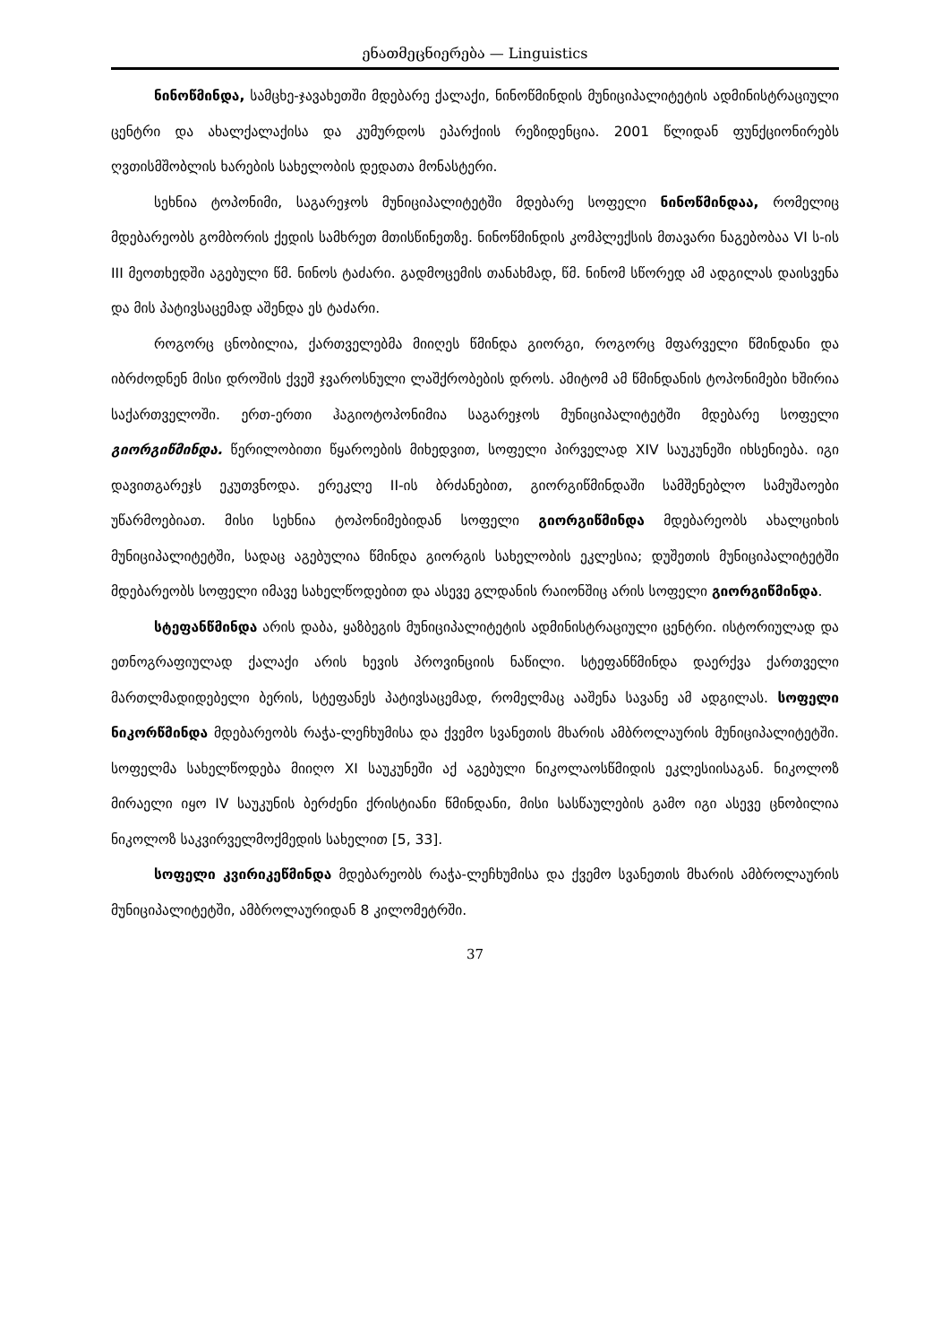ენათმეცნიერება — Linguistics
ნინოწმინდა, სამცხე-ჯავახეთში მდებარე ქალაქი, ნინოწმინდის მუნიციპალიტეტის ადმინისტრაციული ცენტრი და ახალქალაქისა და კუმურდოს ეპარქიის რეზიდენცია. 2001 წლიდან ფუნქციონირებს ღვთისმშობლის ხარების სახელობის დედათა მონასტერი.
სეხნია ტოპონიმი, საგარეჯოს მუნიციპალიტეტში მდებარე სოფელი ნინოწმინდაა, რომელიც მდებარეობს გომბორის ქედის სამხრეთ მთისწინეთზე. ნინოწმინდის კომპლექსის მთავარი ნაგებობაა VI ს-ის III მეოთხედში აგებული წმ. ნინოს ტაძარი. გადმოცემის თანახმად, წმ. ნინომ სწორედ ამ ადგილას დაისვენა და მის პატივსაცემად აშენდა ეს ტაძარი.
როგორც ცნობილია, ქართველებმა მიიღეს წმინდა გიორგი, როგორც მფარველი წმინდანი და იბრძოდნენ მისი დროშის ქვეშ ჯვაროსნული ლაშქრობების დროს. ამიტომ ამ წმინდანის ტოპონიმები ხშირია საქართველოში. ერთ-ერთი ჰაგიოტოპონიმია საგარეჯოს მუნიციპალიტეტში მდებარე სოფელი გიორგიწმინდა. წერილობითი წყაროების მიხედვით, სოფელი პირველად XIV საუკუნეში იხსენიება. იგი დავითგარეჯს ეკუთვნოდა. ერეკლე II-ის ბრძანებით, გიორგიწმინდაში სამშენებლო სამუშაოები უწარმოებიათ. მისი სეხნია ტოპონიმებიდან სოფელი გიორგიწმინდა მდებარეობს ახალციხის მუნიციპალიტეტში, სადაც აგებულია წმინდა გიორგის სახელობის ეკლესია; დუშეთის მუნიციპალიტეტში მდებარეობს სოფელი იმავე სახელწოდებით და ასევე გლდანის რაიონშიც არის სოფელი გიორგიწმინდა.
სტეფანწმინდა არის დაბა, ყაზბეგის მუნიციპალიტეტის ადმინისტრაციული ცენტრი. ისტორიულად და ეთნოგრაფიულად ქალაქი არის ხევის პროვინციის ნაწილი. სტეფანწმინდა დაერქვა ქართველი მართლმადიდებელი ბერის, სტეფანეს პატივსაცემად, რომელმაც ააშენა სავანე ამ ადგილას. სოფელი ნიკორწმინდა მდებარეობს რაჭა-ლეჩხუმისა და ქვემო სვანეთის მხარის ამბროლაურის მუნიციპალიტეტში. სოფელმა სახელწოდება მიიღო XI საუკუნეში აქ აგებული ნიკოლაოსწმიდის ეკლესიისაგან. ნიკოლოზ მირაელი იყო IV საუკუნის ბერძენი ქრისტიანი წმინდანი, მისი სასწაულების გამო იგი ასევე ცნობილია ნიკოლოზ საკვირველმოქმედის სახელით [5, 33].
სოფელი კვირიკეწმინდა მდებარეობს რაჭა-ლეჩხუმისა და ქვემო სვანეთის მხარის ამბროლაურის მუნიციპალიტეტში, ამბროლაურიდან 8 კილომეტრში.
37